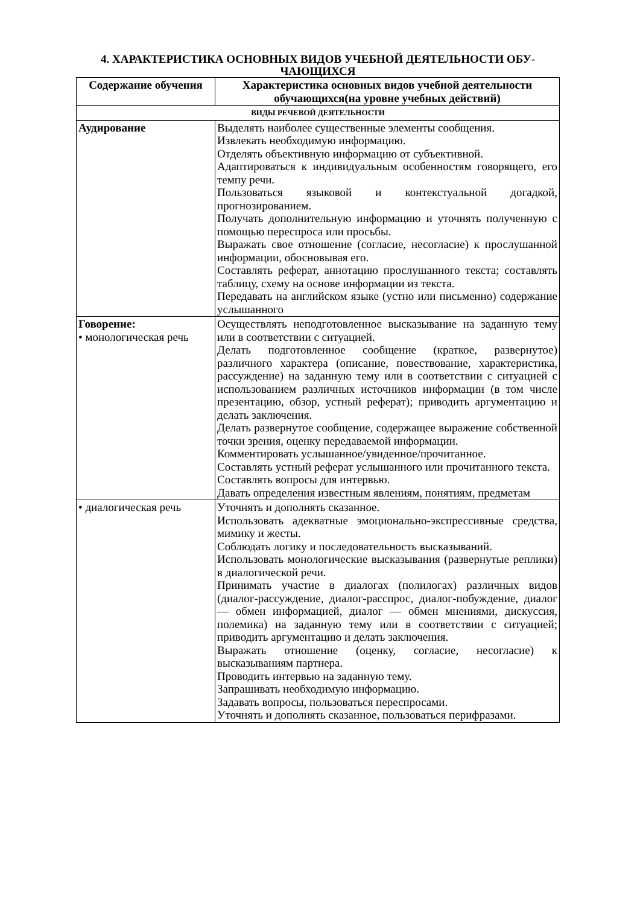4. ХАРАКТЕРИСТИКА ОСНОВНЫХ ВИДОВ УЧЕБНОЙ ДЕЯТЕЛЬНОСТИ ОБУ-ЧАЮЩИХСЯ
| Содержание обучения | Характеристика основных видов учебной деятельности обучающихся(на уровне учебных действий) |
| --- | --- |
| ВИДЫ РЕЧЕВОЙ ДЕЯТЕЛЬНОСТИ | |
| Аудирование | Выделять наиболее существенные элементы сообщения. Извлекать необходимую информацию. Отделять объективную информацию от субъективной. Адаптироваться к индивидуальным особенностям говорящего, его темпу речи. Пользоваться языковой и контекстуальной догадкой, прогнозированием. Получать дополнительную информацию и уточнять полученную с помощью переспроса или просьбы. Выражать свое отношение (согласие, несогласие) к прослушанной информации, обосновывая его. Составлять реферат, аннотацию прослушанного текста; составлять таблицу, схему на основе информации из текста. Передавать на английском языке (устно или письменно) содержание услышанного |
| Говорение: • монологическая речь | Осуществлять неподготовленное высказывание на заданную тему или в соответствии с ситуацией. Делать подготовленное сообщение (краткое, развернутое) различного характера (описание, повествование, характеристика, рассуждение) на заданную тему или в соответствии с ситуацией с использованием различных источников информации (в том числе презентацию, обзор, устный реферат); приводить аргументацию и делать заключения. Делать развернутое сообщение, содержащее выражение собственной точки зрения, оценку передаваемой информации. Комментировать услышанное/увиденное/прочитанное. Составлять устный реферат услышанного или прочитанного текста. Составлять вопросы для интервью. Давать определения известным явлениям, понятиям, предметам |
| • диалогическая речь | Уточнять и дополнять сказанное. Использовать адекватные эмоционально-экспрессивные средства, мимику и жесты. Соблюдать логику и последовательность высказываний. Использовать монологические высказывания (развернутые реплики) в диалогической речи. Принимать участие в диалогах (полилогах) различных видов (диалог-рассуждение, диалог-расспрос, диалог-побуждение, диалог — обмен информацией, диалог — обмен мнениями, дискуссия, полемика) на заданную тему или в соответствии с ситуацией; приводить аргументацию и делать заключения. Выражать отношение (оценку, согласие, несогласие) к высказываниям партнера. Проводить интервью на заданную тему. Запрашивать необходимую информацию. Задавать вопросы, пользоваться переспросами. Уточнять и дополнять сказанное, пользоваться перифразами. |